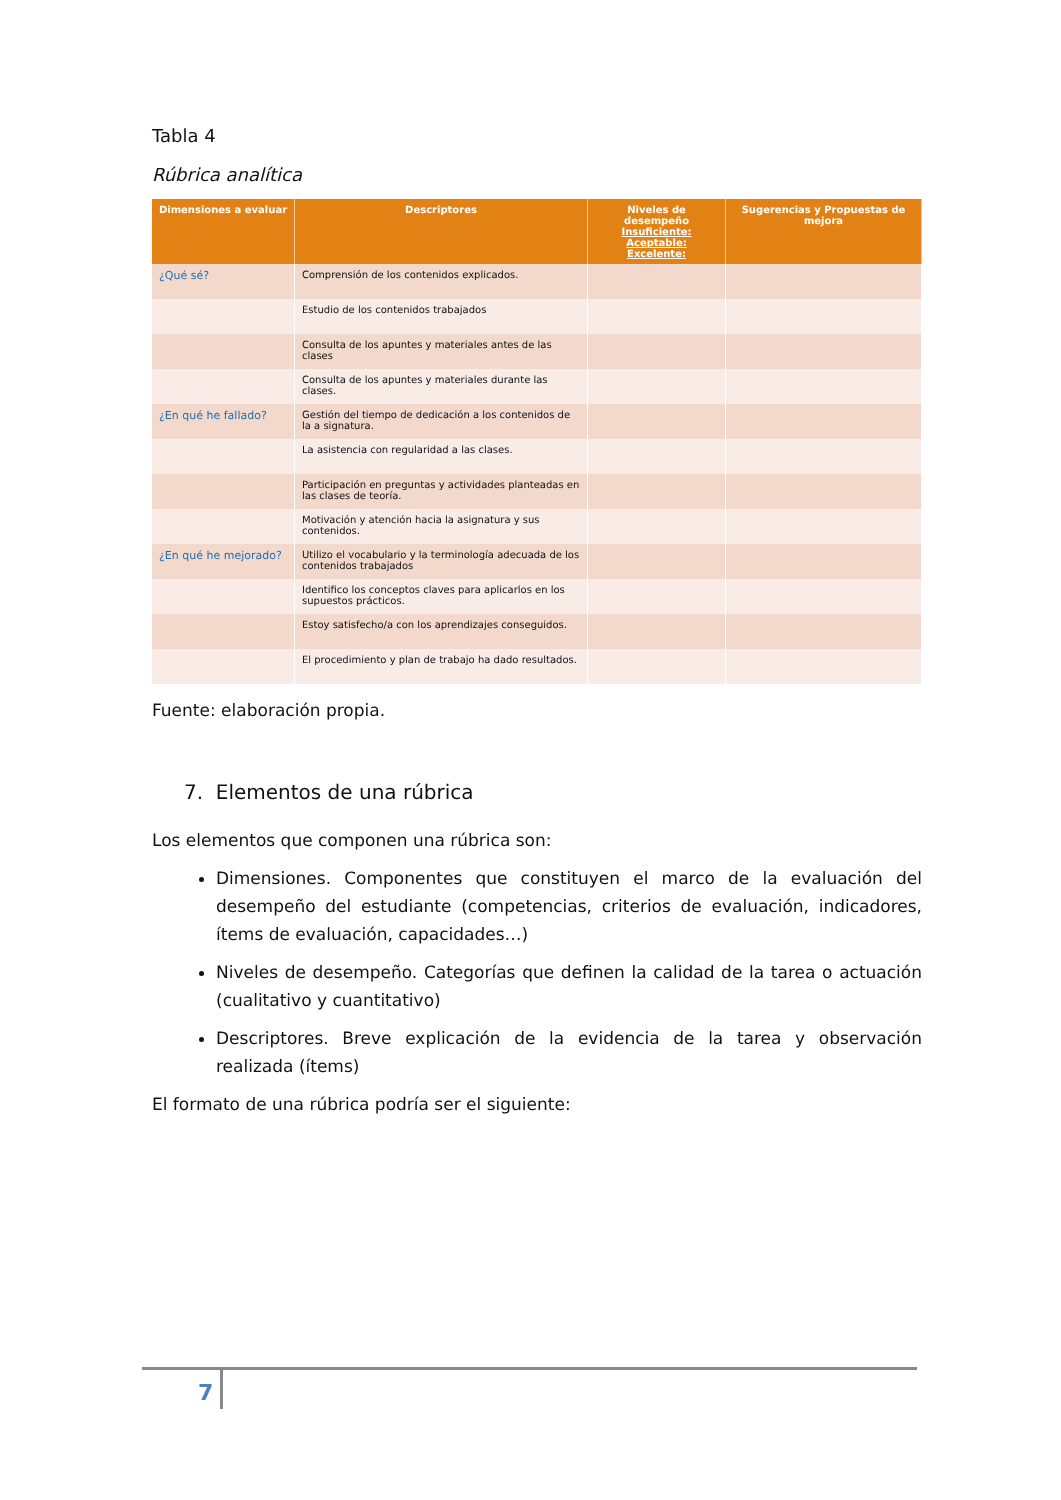Tabla 4
Rúbrica analítica
| Dimensiones a evaluar | Descriptores | Niveles de desempeño Insuficiente: Aceptable: Excelente: | Sugerencias y Propuestas de mejora |
| --- | --- | --- | --- |
| ¿Qué sé? | Comprensión de los contenidos explicados. | | |
| | Estudio de los contenidos trabajados | | |
| | Consulta de los apuntes y materiales antes de las clases | | |
| | Consulta de los apuntes y materiales durante las clases. | | |
| ¿En qué he fallado? | Gestión del tiempo de dedicación a los contenidos de la a signatura. | | |
| | La asistencia con regularidad a las clases. | | |
| | Participación en preguntas y actividades planteadas en las clases de teoría. | | |
| | Motivación y atención hacia la asignatura y sus contenidos. | | |
| ¿En qué he mejorado? | Utilizo el vocabulario y la terminología adecuada de los contenidos trabajados | | |
| | Identifico los conceptos claves para aplicarlos en los supuestos prácticos. | | |
| | Estoy satisfecho/a con los aprendizajes conseguidos. | | |
| | El procedimiento y plan de trabajo ha dado resultados. | | |
Fuente: elaboración propia.
7. Elementos de una rúbrica
Los elementos que componen una rúbrica son:
Dimensiones. Componentes que constituyen el marco de la evaluación del desempeño del estudiante (competencias, criterios de evaluación, indicadores, ítems de evaluación, capacidades…)
Niveles de desempeño. Categorías que definen la calidad de la tarea o actuación (cualitativo y cuantitativo)
Descriptores. Breve explicación de la evidencia de la tarea y observación realizada (ítems)
El formato de una rúbrica podría ser el siguiente:
7